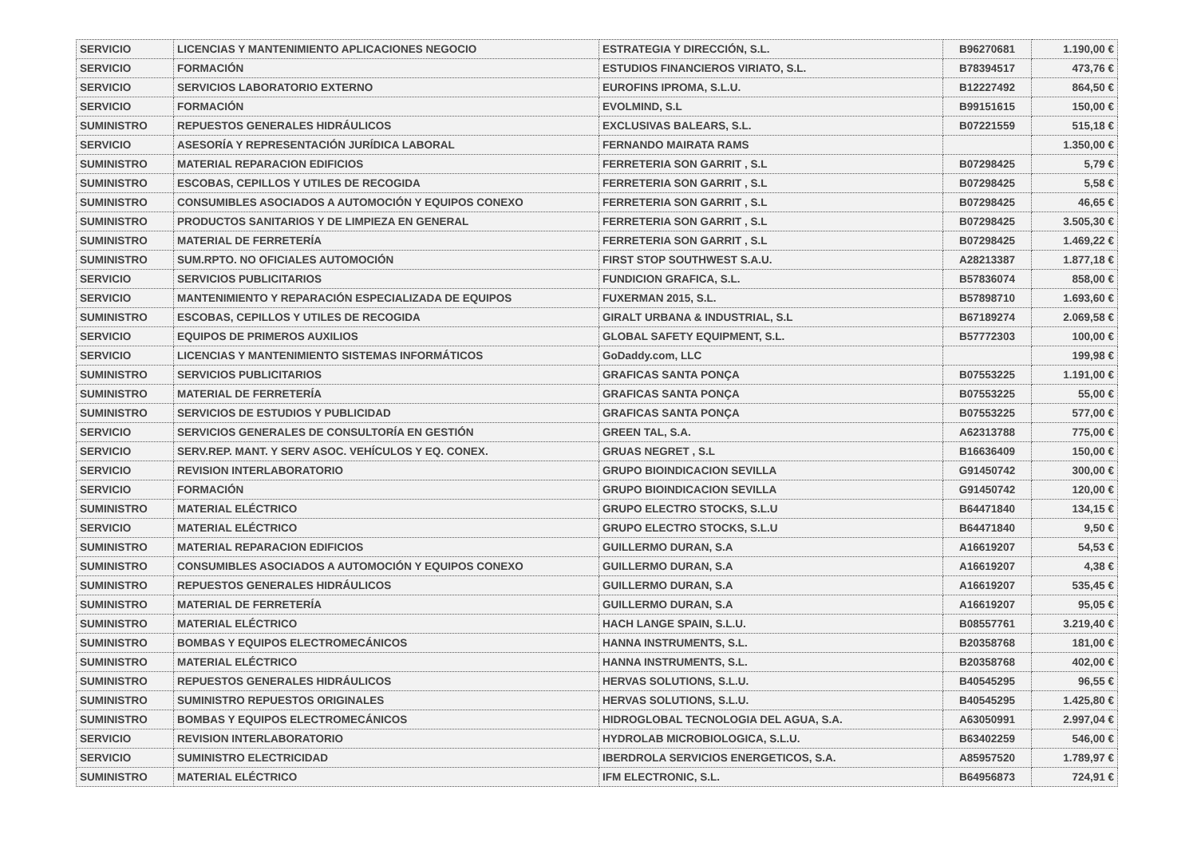| SERVICIO | LICENCIAS Y MANTENIMIENTO APLICACIONES NEGOCIO | ESTRATEGIA Y DIRECCIÓN, S.L. | B96270681 | 1.190,00 € |
| SERVICIO | FORMACIÓN | ESTUDIOS FINANCIEROS VIRIATO, S.L. | B78394517 | 473,76 € |
| SERVICIO | SERVICIOS LABORATORIO EXTERNO | EUROFINS IPROMA, S.L.U. | B12227492 | 864,50 € |
| SERVICIO | FORMACIÓN | EVOLMIND, S.L | B99151615 | 150,00 € |
| SUMINISTRO | REPUESTOS GENERALES HIDRÁULICOS | EXCLUSIVAS BALEARS, S.L. | B07221559 | 515,18 € |
| SERVICIO | ASESORÍA Y REPRESENTACIÓN JURÍDICA LABORAL | FERNANDO MAIRATA RAMS | | 1.350,00 € |
| SUMINISTRO | MATERIAL REPARACION EDIFICIOS | FERRETERIA SON GARRIT , S.L | B07298425 | 5,79 € |
| SUMINISTRO | ESCOBAS, CEPILLOS Y UTILES DE RECOGIDA | FERRETERIA SON GARRIT , S.L | B07298425 | 5,58 € |
| SUMINISTRO | CONSUMIBLES ASOCIADOS A AUTOMOCIÓN Y EQUIPOS CONEXO | FERRETERIA SON GARRIT , S.L | B07298425 | 46,65 € |
| SUMINISTRO | PRODUCTOS SANITARIOS Y DE LIMPIEZA EN GENERAL | FERRETERIA SON GARRIT , S.L | B07298425 | 3.505,30 € |
| SUMINISTRO | MATERIAL DE FERRETERÍA | FERRETERIA SON GARRIT , S.L | B07298425 | 1.469,22 € |
| SUMINISTRO | SUM.RPTO. NO OFICIALES AUTOMOCIÓN | FIRST STOP SOUTHWEST S.A.U. | A28213387 | 1.877,18 € |
| SERVICIO | SERVICIOS PUBLICITARIOS | FUNDICION GRAFICA, S.L. | B57836074 | 858,00 € |
| SERVICIO | MANTENIMIENTO Y REPARACIÓN ESPECIALIZADA DE EQUIPOS | FUXERMAN 2015, S.L. | B57898710 | 1.693,60 € |
| SUMINISTRO | ESCOBAS, CEPILLOS Y UTILES DE RECOGIDA | GIRALT URBANA & INDUSTRIAL, S.L | B67189274 | 2.069,58 € |
| SERVICIO | EQUIPOS DE PRIMEROS AUXILIOS | GLOBAL SAFETY EQUIPMENT, S.L. | B57772303 | 100,00 € |
| SERVICIO | LICENCIAS Y MANTENIMIENTO SISTEMAS INFORMÁTICOS | GoDaddy.com, LLC | | 199,98 € |
| SUMINISTRO | SERVICIOS PUBLICITARIOS | GRAFICAS SANTA PONÇA | B07553225 | 1.191,00 € |
| SUMINISTRO | MATERIAL DE FERRETERÍA | GRAFICAS SANTA PONÇA | B07553225 | 55,00 € |
| SUMINISTRO | SERVICIOS DE ESTUDIOS Y PUBLICIDAD | GRAFICAS SANTA PONÇA | B07553225 | 577,00 € |
| SERVICIO | SERVICIOS GENERALES DE CONSULTORÍA EN GESTIÓN | GREEN TAL, S.A. | A62313788 | 775,00 € |
| SERVICIO | SERV.REP. MANT. Y SERV ASOC. VEHÍCULOS Y EQ. CONEX. | GRUAS NEGRET , S.L | B16636409 | 150,00 € |
| SERVICIO | REVISION INTERLABORATORIO | GRUPO BIOINDICACION SEVILLA | G91450742 | 300,00 € |
| SERVICIO | FORMACIÓN | GRUPO BIOINDICACION SEVILLA | G91450742 | 120,00 € |
| SUMINISTRO | MATERIAL ELÉCTRICO | GRUPO ELECTRO STOCKS, S.L.U | B64471840 | 134,15 € |
| SERVICIO | MATERIAL ELÉCTRICO | GRUPO ELECTRO STOCKS, S.L.U | B64471840 | 9,50 € |
| SUMINISTRO | MATERIAL REPARACION EDIFICIOS | GUILLERMO DURAN, S.A | A16619207 | 54,53 € |
| SUMINISTRO | CONSUMIBLES ASOCIADOS A AUTOMOCIÓN Y EQUIPOS CONEXO | GUILLERMO DURAN, S.A | A16619207 | 4,38 € |
| SUMINISTRO | REPUESTOS GENERALES HIDRÁULICOS | GUILLERMO DURAN, S.A | A16619207 | 535,45 € |
| SUMINISTRO | MATERIAL DE FERRETERÍA | GUILLERMO DURAN, S.A | A16619207 | 95,05 € |
| SUMINISTRO | MATERIAL ELÉCTRICO | HACH LANGE SPAIN, S.L.U. | B08557761 | 3.219,40 € |
| SUMINISTRO | BOMBAS Y EQUIPOS ELECTROMECÁNICOS | HANNA INSTRUMENTS, S.L. | B20358768 | 181,00 € |
| SUMINISTRO | MATERIAL ELÉCTRICO | HANNA INSTRUMENTS, S.L. | B20358768 | 402,00 € |
| SUMINISTRO | REPUESTOS GENERALES HIDRÁULICOS | HERVAS SOLUTIONS, S.L.U. | B40545295 | 96,55 € |
| SUMINISTRO | SUMINISTRO REPUESTOS ORIGINALES | HERVAS SOLUTIONS, S.L.U. | B40545295 | 1.425,80 € |
| SUMINISTRO | BOMBAS Y EQUIPOS ELECTROMECÁNICOS | HIDROGLOBAL TECNOLOGIA DEL AGUA, S.A. | A63050991 | 2.997,04 € |
| SERVICIO | REVISION INTERLABORATORIO | HYDROLAB MICROBIOLOGICA, S.L.U. | B63402259 | 546,00 € |
| SERVICIO | SUMINISTRO ELECTRICIDAD | IBERDROLA SERVICIOS ENERGETICOS, S.A. | A85957520 | 1.789,97 € |
| SUMINISTRO | MATERIAL ELÉCTRICO | IFM ELECTRONIC, S.L. | B64956873 | 724,91 € |